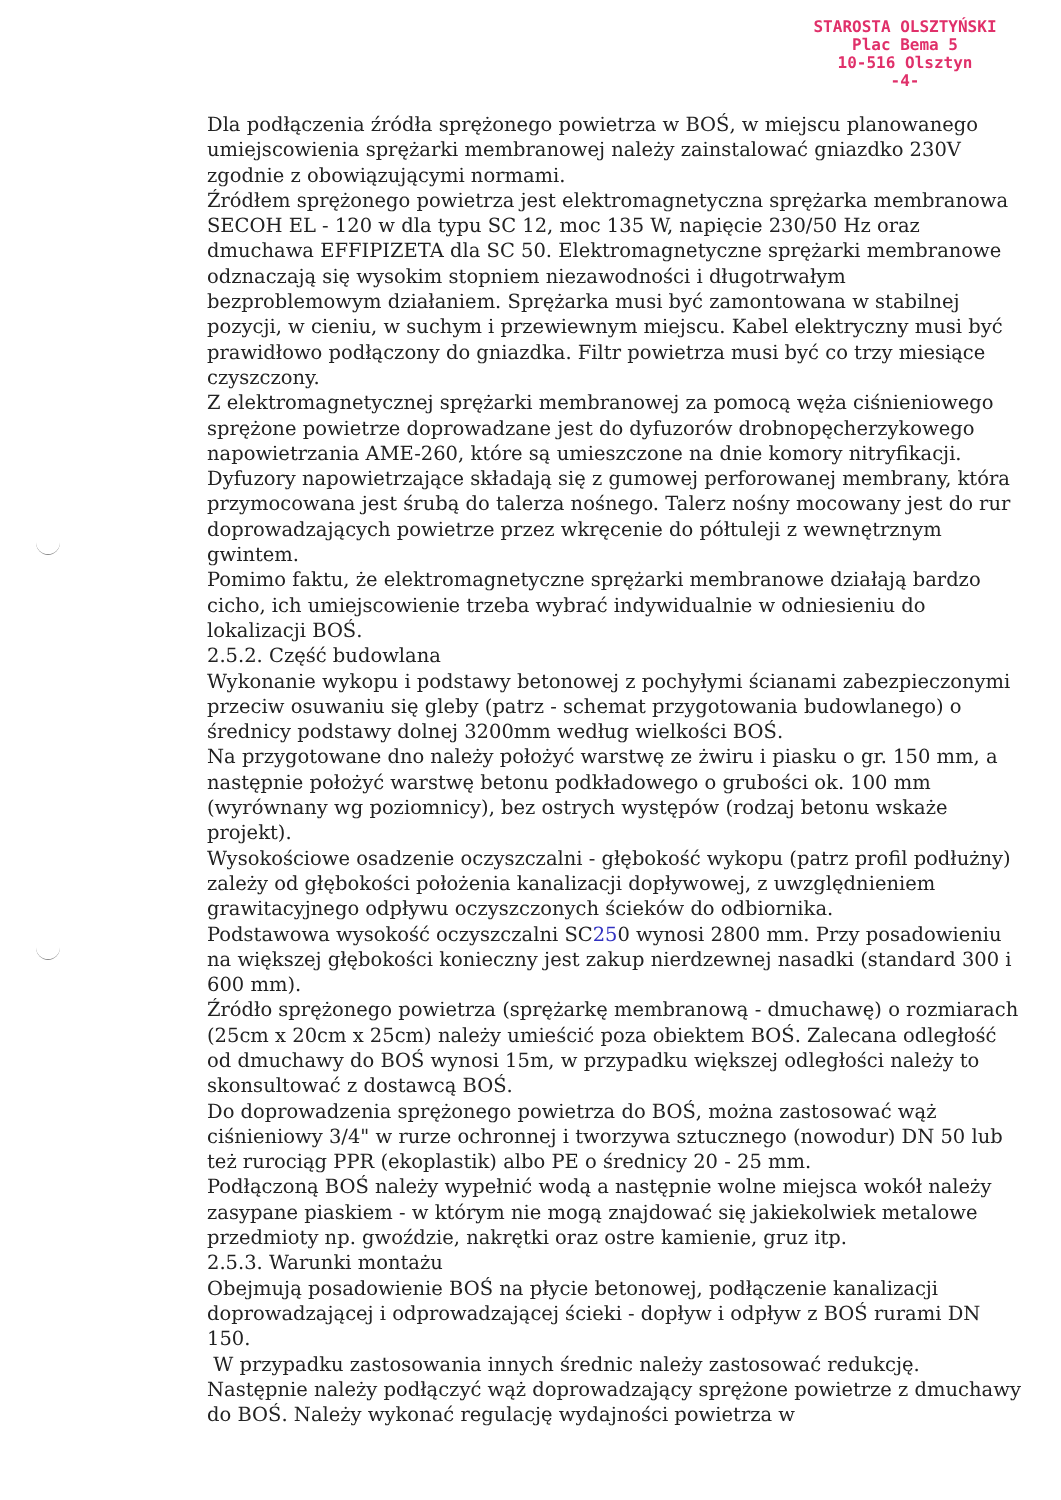STAROSTA OLSZTYŃSKI
Plac Bema 5
10-516 Olsztyn
-4-
Dla podłączenia źródła sprężonego powietrza w BOŚ, w miejscu planowanego umiejscowienia sprężarki membranowej należy zainstalować gniazdko 230V zgodnie z obowiązującymi normami.
Źródłem sprężonego powietrza jest elektromagnetyczna sprężarka membranowa SECOH EL - 120 w dla typu SC 12, moc 135 W, napięcie 230/50 Hz oraz dmuchawa EFFIPIZETA dla SC 50. Elektromagnetyczne sprężarki membranowe odznaczają się wysokim stopniem niezawodności i długotrwałym bezproblemowym działaniem. Sprężarka musi być zamontowana w stabilnej pozycji, w cieniu, w suchym i przewiewnym miejscu. Kabel elektryczny musi być prawidłowo podłączony do gniazdka. Filtr powietrza musi być co trzy miesiące czyszczony.
Z elektromagnetycznej sprężarki membranowej za pomocą węża ciśnieniowego sprężone powietrze doprowadzane jest do dyfuzorów drobnopęcherzykowego napowietrzania AME-260, które są umieszczone na dnie komory nitryfikacji. Dyfuzory napowietrzające składają się z gumowej perforowanej membrany, która przymocowana jest śrubą do talerza nośnego. Talerz nośny mocowany jest do rur doprowadzających powietrze przez wkręcenie do półtuleji z wewnętrznym gwintem.
Pomimo faktu, że elektromagnetyczne sprężarki membranowe działają bardzo cicho, ich umiejscowienie trzeba wybrać indywidualnie w odniesieniu do lokalizacji BOŚ.
2.5.2. Część budowlana
Wykonanie wykopu i podstawy betonowej z pochyłymi ścianami zabezpieczonymi przeciw osuwaniu się gleby (patrz - schemat przygotowania budowlanego) o średnicy podstawy dolnej 3200mm według wielkości BOŚ.
Na przygotowane dno należy położyć warstwę ze żwiru i piasku o gr. 150 mm, a następnie położyć warstwę betonu podkładowego o grubości ok. 100 mm (wyrównany wg poziomnicy), bez ostrych występów (rodzaj betonu wskaże projekt).
Wysokościowe osadzenie oczyszczalni - głębokość wykopu (patrz profil podłużny) zależy od głębokości położenia kanalizacji dopływowej, z uwzględnieniem grawitacyjnego odpływu oczyszczonych ścieków do odbiornika.
Podstawowa wysokość oczyszczalni SC250 wynosi 2800 mm. Przy posadowieniu na większej głębokości konieczny jest zakup nierdzewnej nasadki (standard 300 i 600 mm).
Źródło sprężonego powietrza (sprężarkę membranową - dmuchawę) o rozmiarach (25cm x 20cm x 25cm) należy umieścić poza obiektem BOŚ. Zalecana odległość od dmuchawy do BOŚ wynosi 15m, w przypadku większej odległości należy to skonsultować z dostawcą BOŚ.
Do doprowadzenia sprężonego powietrza do BOŚ, można zastosować wąż ciśnieniowy 3/4" w rurze ochronnej i tworzywa sztucznego (nowodur) DN 50 lub też rurociąg PPR (ekoplastik) albo PE o średnicy 20 - 25 mm.
Podłączoną BOŚ należy wypełnić wodą a następnie wolne miejsca wokół należy zasypane piaskiem - w którym nie mogą znajdować się jakiekolwiek metalowe przedmioty np. gwoździe, nakrętki oraz ostre kamienie, gruz itp.
2.5.3. Warunki montażu
Obejmują posadowienie BOŚ na płycie betonowej, podłączenie kanalizacji doprowadzającej i odprowadzającej ścieki - dopływ i odpływ z BOŚ rurami DN 150.
W przypadku zastosowania innych średnic należy zastosować redukcję. Następnie należy podłączyć wąż doprowadzający sprężone powietrze z dmuchawy do BOŚ. Należy wykonać regulację wydajności powietrza w